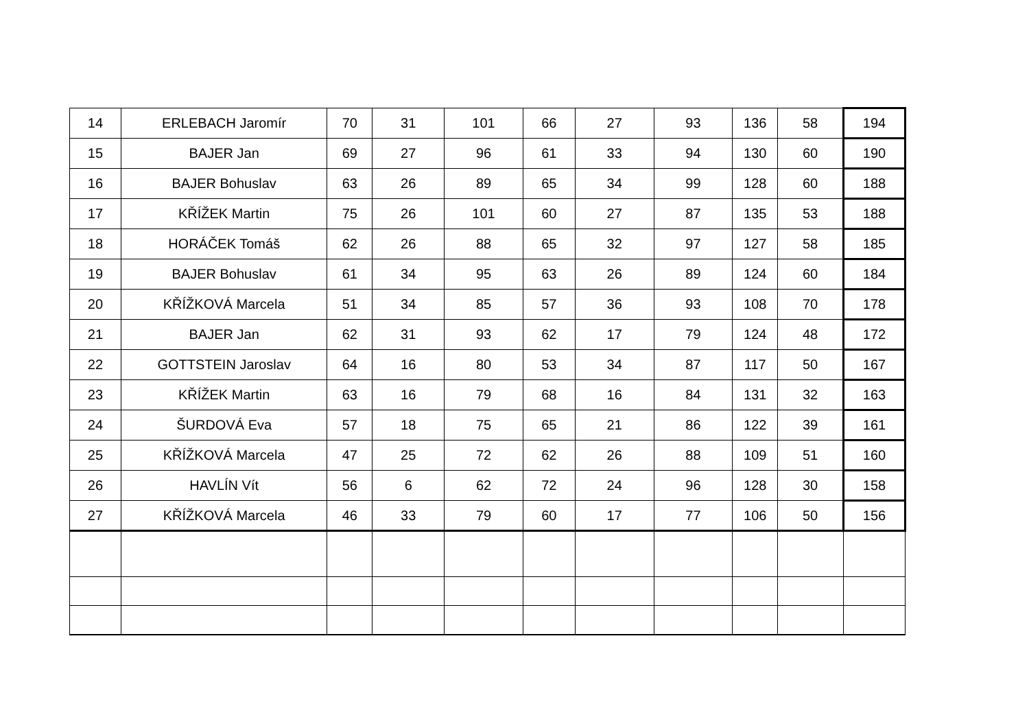| 14 | ERLEBACH Jaromír | 70 | 31 | 101 | 66 | 27 | 93 | 136 | 58 | 194 |
| 15 | BAJER Jan | 69 | 27 | 96 | 61 | 33 | 94 | 130 | 60 | 190 |
| 16 | BAJER Bohuslav | 63 | 26 | 89 | 65 | 34 | 99 | 128 | 60 | 188 |
| 17 | KŘÍŽEK Martin | 75 | 26 | 101 | 60 | 27 | 87 | 135 | 53 | 188 |
| 18 | HORÁČEK Tomáš | 62 | 26 | 88 | 65 | 32 | 97 | 127 | 58 | 185 |
| 19 | BAJER Bohuslav | 61 | 34 | 95 | 63 | 26 | 89 | 124 | 60 | 184 |
| 20 | KŘÍŽKOVÁ Marcela | 51 | 34 | 85 | 57 | 36 | 93 | 108 | 70 | 178 |
| 21 | BAJER Jan | 62 | 31 | 93 | 62 | 17 | 79 | 124 | 48 | 172 |
| 22 | GOTTSTEIN Jaroslav | 64 | 16 | 80 | 53 | 34 | 87 | 117 | 50 | 167 |
| 23 | KŘÍŽEK Martin | 63 | 16 | 79 | 68 | 16 | 84 | 131 | 32 | 163 |
| 24 | ŠURDOVÁ Eva | 57 | 18 | 75 | 65 | 21 | 86 | 122 | 39 | 161 |
| 25 | KŘÍŽKOVÁ Marcela | 47 | 25 | 72 | 62 | 26 | 88 | 109 | 51 | 160 |
| 26 | HAVLÍN Vít | 56 | 6 | 62 | 72 | 24 | 96 | 128 | 30 | 158 |
| 27 | KŘÍŽKOVÁ Marcela | 46 | 33 | 79 | 60 | 17 | 77 | 106 | 50 | 156 |